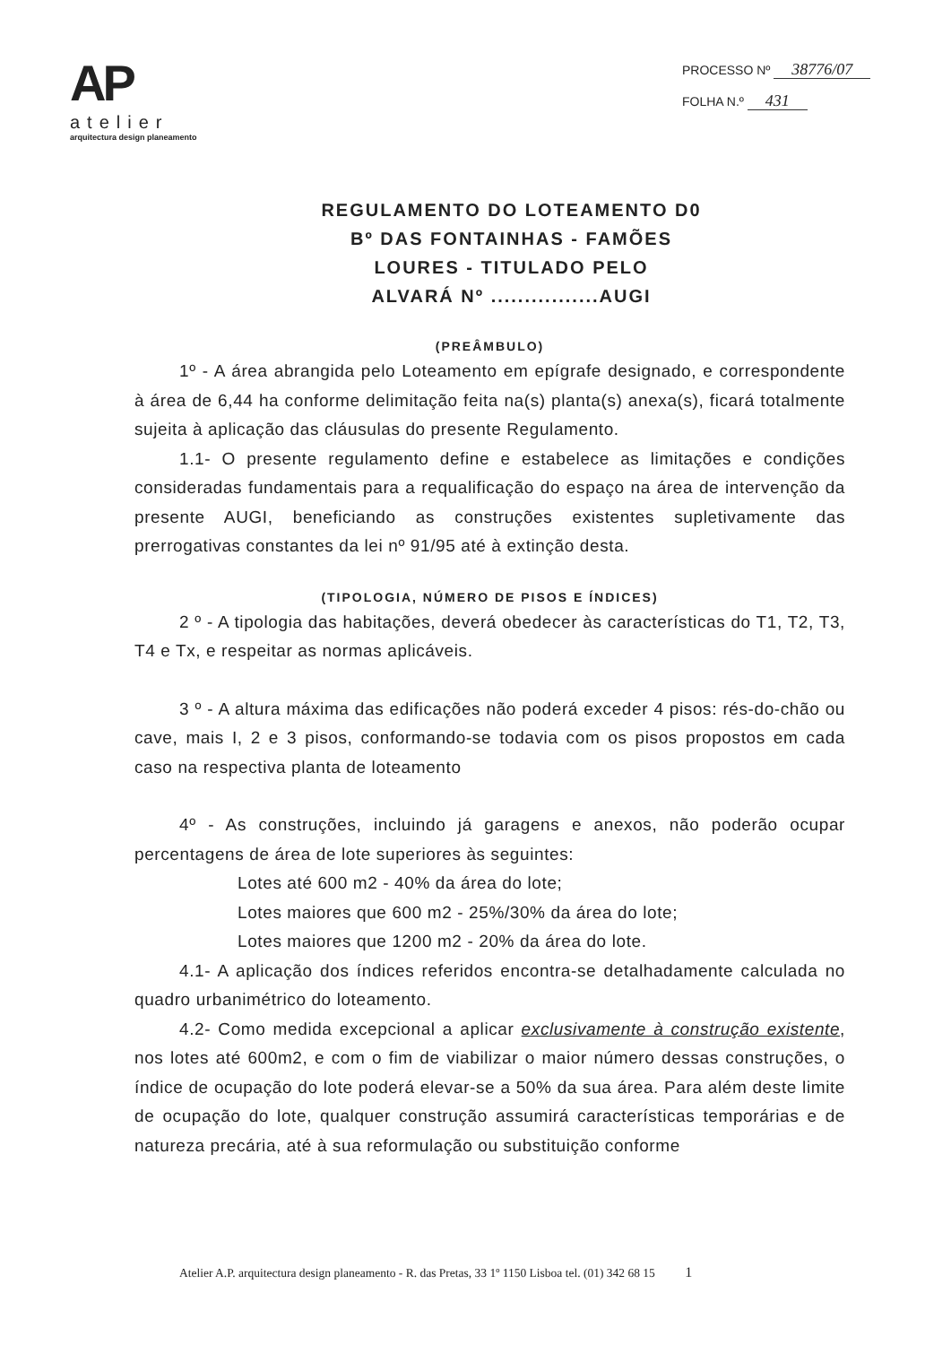AP
atelier
arquitectura design planeamento
PROCESSO Nº 38776/07
FOLHA N.º 431
REGULAMENTO DO LOTEAMENTO D0
Bº DAS FONTAINHAS - FAMÕES
LOURES - TITULADO PELO
ALVARÁ Nº ................AUGI
(PREÂMBULO)
1º - A área abrangida pelo Loteamento em epígrafe designado, e correspondente à área de 6,44 ha conforme delimitação feita na(s) planta(s) anexa(s), ficará totalmente sujeita à aplicação das cláusulas do presente Regulamento.
1.1- O presente regulamento define e estabelece as limitações e condições consideradas fundamentais para a requalificação do espaço na área de intervenção da presente AUGI, beneficiando as construções existentes supletivamente das prerrogativas constantes da lei nº 91/95 até à extinção desta.
(TIPOLOGIA, NÚMERO DE PISOS E ÍNDICES)
2 º - A tipologia das habitações, deverá obedecer às características do T1, T2, T3, T4 e Tx, e respeitar as normas aplicáveis.
3 º - A altura máxima das edificações não poderá exceder 4 pisos: rés-do-chão ou cave, mais I, 2 e 3 pisos, conformando-se todavia com os pisos propostos em cada caso na respectiva planta de loteamento
4º - As construções, incluindo já garagens e anexos, não poderão ocupar percentagens de área de lote superiores às seguintes:
Lotes até 600 m2 - 40% da área do lote;
Lotes maiores que 600 m2 - 25%/30% da área do lote;
Lotes maiores que 1200 m2 - 20% da área do lote.
4.1- A aplicação dos índices referidos encontra-se detalhadamente calculada no quadro urbanimétrico do loteamento.
4.2- Como medida excepcional a aplicar exclusivamente à construção existente, nos lotes até 600m2, e com o fim de viabilizar o maior número dessas construções, o índice de ocupação do lote poderá elevar-se a 50% da sua área. Para além deste limite de ocupação do lote, qualquer construção assumirá características temporárias e de natureza precária, até à sua reformulação ou substituição conforme
Atelier A.P. arquitectura design planeamento - R. das Pretas, 33 1º 1150 Lisboa tel. (01) 342 68 15 1